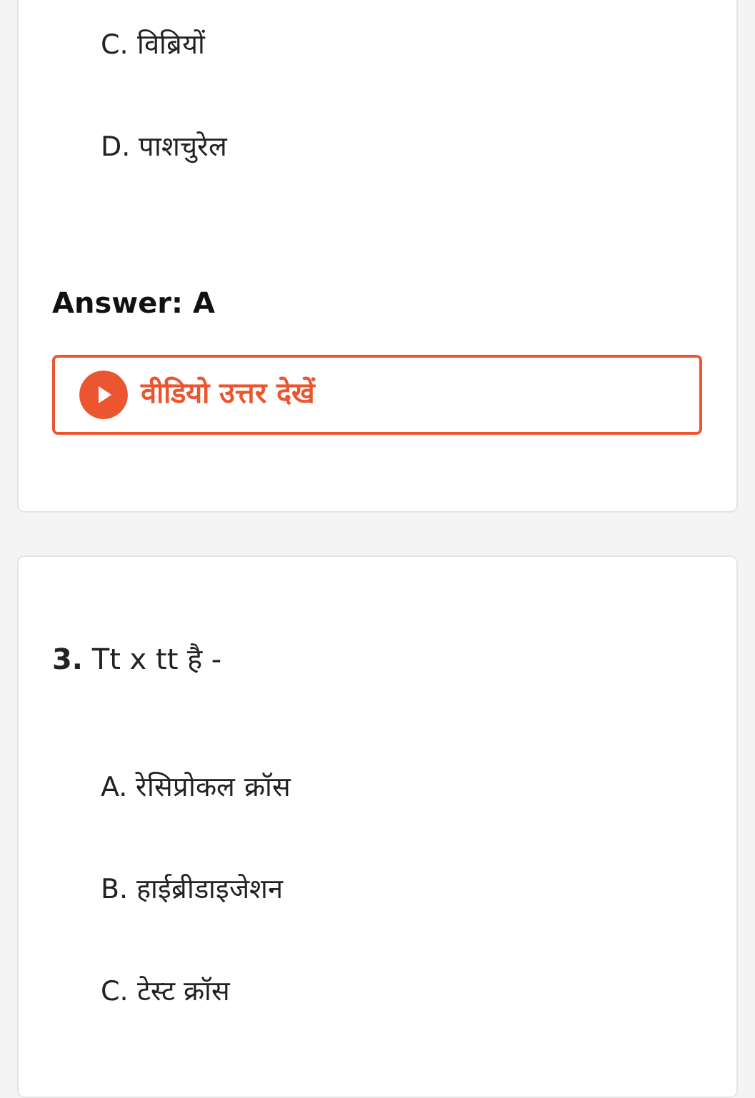C. विब्रियों
D. पाशचुरेल
Answer: A
वीडियो उत्तर देखें
3. Tt x tt है -
A. रेसिप्रोकल क्रॉस
B. हाईब्रीडाइजेशन
C. टेस्ट क्रॉस